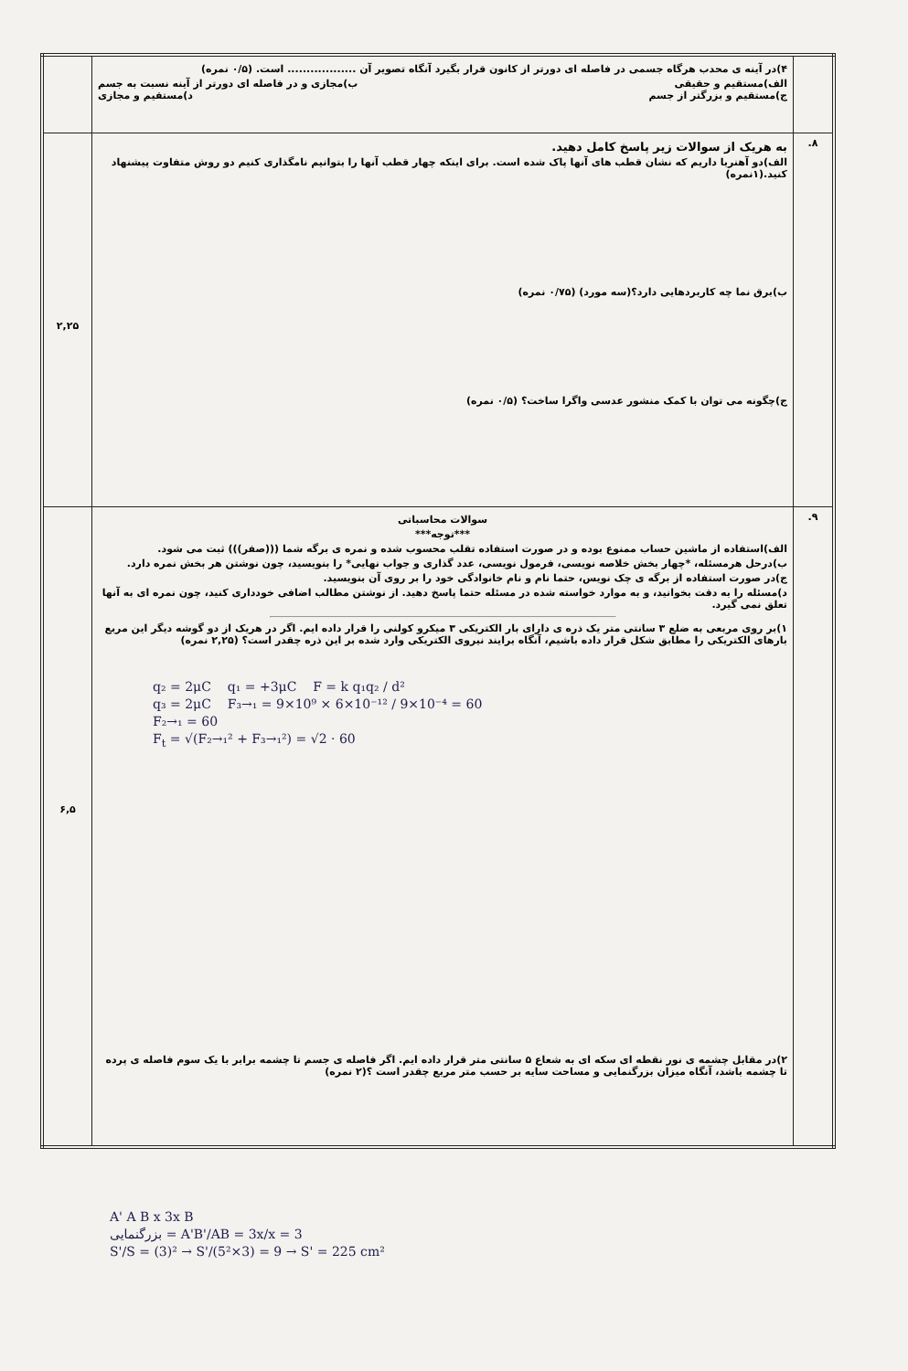| | ۴)در آینه ی محدب هرگاه جسمی در فاصله ای دورتر از کانون قرار بگیرد آنگاه تصویر آن .................. است. (۰/۵ نمره) الف)مستقیم و حقیقی ب)مجازی و در فاصله ای دورتر از آینه نسبت به جسم ج)مستقیم و بزرگتر از جسم د)مستقیم و مجازی | |
| ۸. | به هریک از سوالات زیر پاسخ کامل دهید. الف)دو آهنربا داریم که نشان قطب های آنها پاک شده است. برای اینکه چهار قطب آنها را بتوانیم نامگذاری کنیم دو روش متفاوت پیشنهاد کنید.(۱نمره) ب)برق نما چه کاربردهایی دارد؟(سه مورد) (۰/۷۵ نمره) ج)چگونه می توان با کمک منشور عدسی واگرا ساخت؟ (۰/۵ نمره) | ۲,۲۵ |
| ۹. | سوالات محاسباتی ***توجه*** الف)استفاده از ماشین حساب ممنوع بوده و در صورت استفاده تقلب محسوب شده و نمره ی برگه شما (((صفر))) ثبت می شود. ب)درحل هرمسئله، *چهار بخش خلاصه نویسی، فرمول نویسی، عدد گذاری و جواب نهایی* را بنویسید، چون نوشتن هر بخش نمره دارد. ج)در صورت استفاده از برگه ی چک نویس، حتما نام و نام خانوادگی خود را بر روی آن بنویسید. د)مسئله را به دقت بخوانید، و به موارد خواسته شده در مسئله حتما پاسخ دهید. از نوشتن مطالب اضافی خودداری کنید، چون نمره ای به آنها تعلق نمی گیرد. ۱)بر روی مربعی به ضلع ۳ سانتی متر یک ذره ی دارای بار الکتریکی ۳ میکرو کولنی را قرار داده ایم. اگر در هریک از دو گوشه دیگر این مربع بارهای الکتریکی را مطابق شکل قرار داده باشیم، آنگاه برایند نیروی الکتریکی وارد شده بر این ذره چقدر است؟ (۲,۲۵ نمره) q₂ = 2μC q₁ = +3μC F = k q₁q₂ / d² q₃ = 2μC F₃→₁ = 9×10⁹ × 6×10⁻¹² / 9×10⁻⁴ = 60 F₂→₁ = 60 F<sub>t</sub> = √(F₂→₁² + F₃→₁²) = √2 · 60 ۲)در مقابل چشمه ی نور نقطه ای سکه ای به شعاع ۵ سانتی متر قرار داده ایم. اگر فاصله ی جسم تا چشمه برابر با یک سوم فاصله ی پرده تا چشمه باشد، آنگاه میزان بزرگنمایی و مساحت سایه بر حسب متر مربع چقدر است ؟(۲ نمره) | ۶,۵ |
A' A B x 3x B
بزرگنمایی = A'B'/AB = 3x/x = 3
S'/S = (3)² → S'/(5²×3) = 9 → S' = 225 cm²